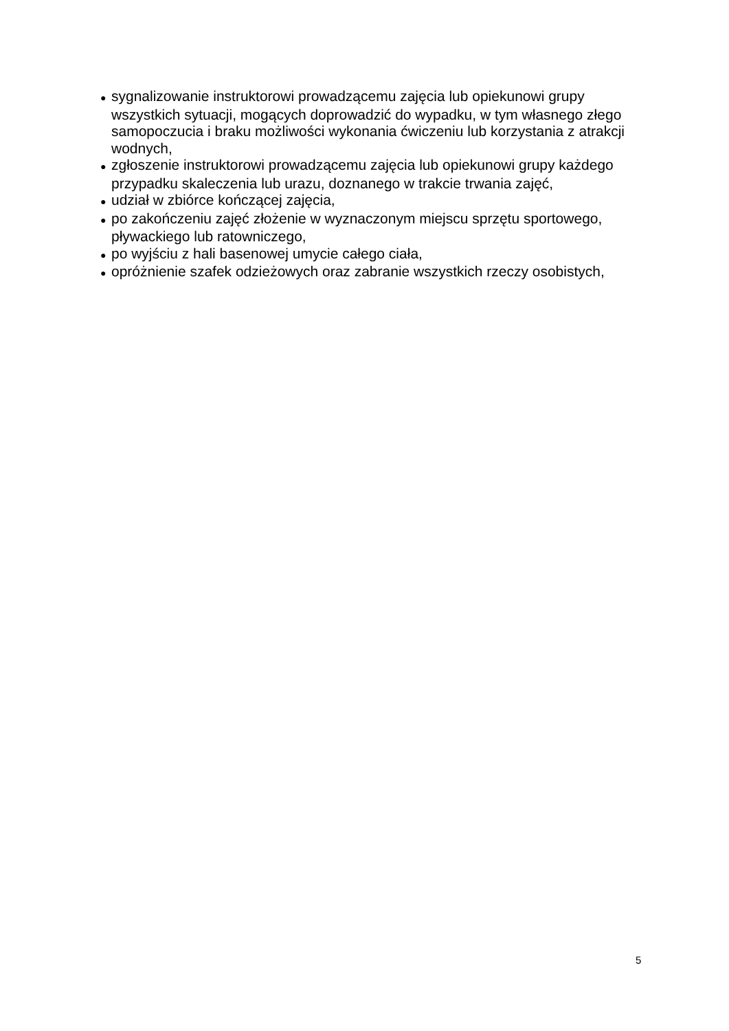● sygnalizowanie instruktorowi prowadzącemu zajęcia lub opiekunowi grupy wszystkich sytuacji, mogących doprowadzić do wypadku, w tym własnego złego samopoczucia i braku możliwości wykonania ćwiczeniu lub korzystania z atrakcji wodnych,
● zgłoszenie instruktorowi prowadzącemu zajęcia lub opiekunowi grupy każdego przypadku skaleczenia lub urazu, doznanego w trakcie trwania zajęć,
● udział w zbiórce kończącej zajęcia,
● po zakończeniu zajęć złożenie w wyznaczonym miejscu sprzętu sportowego, pływackiego lub ratowniczego,
● po wyjściu z hali basenowej umycie całego ciała,
● opróżnienie szafek odzieżowych oraz zabranie wszystkich rzeczy osobistych,
5